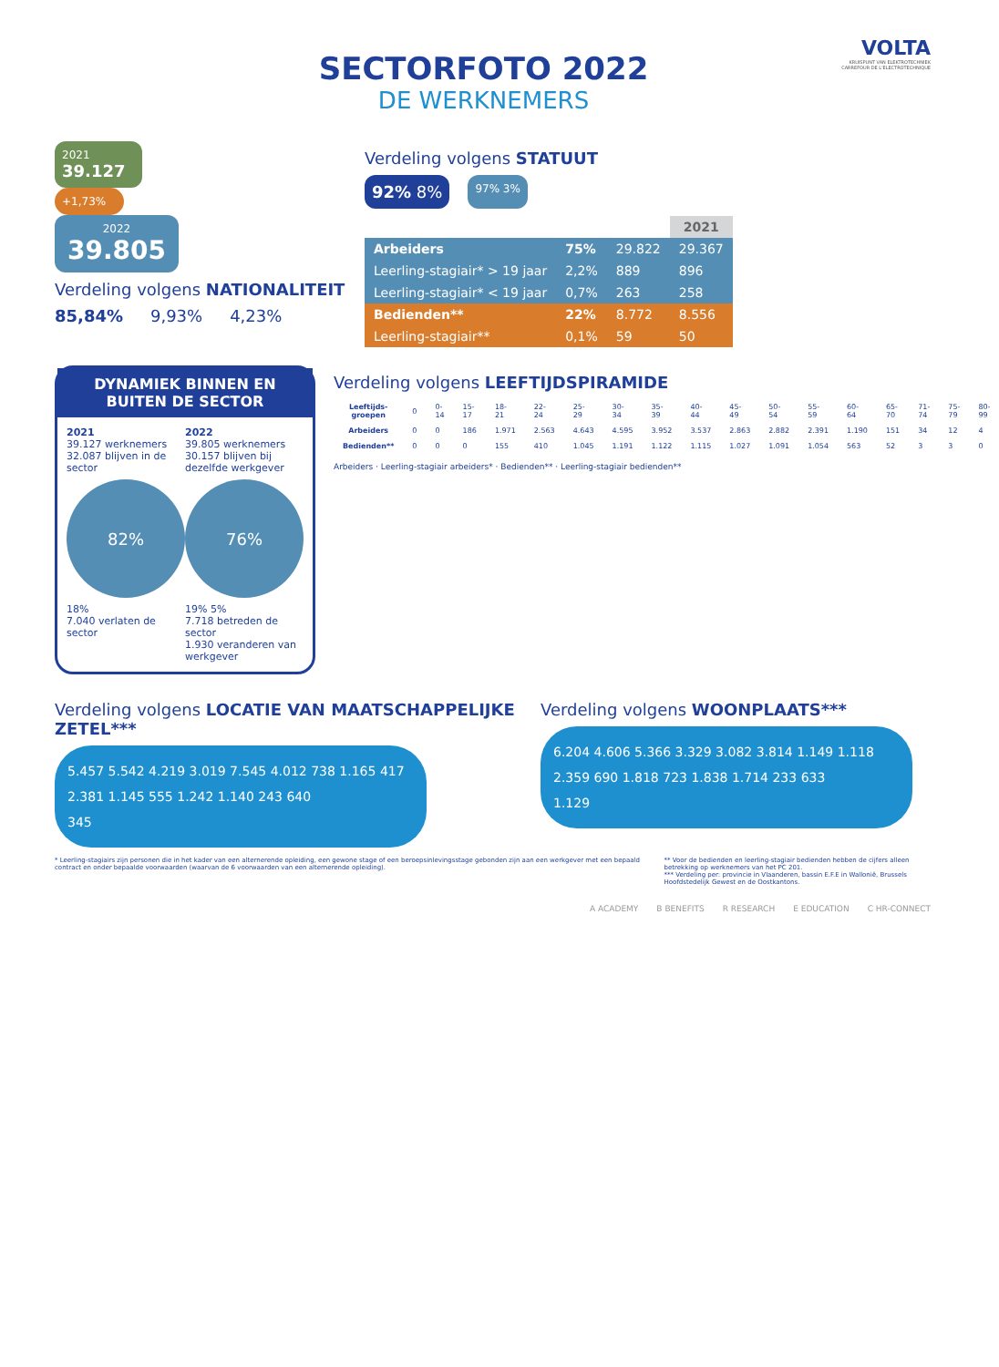VOLTA
KRUISPUNT VAN ELEKTROTECHNIEK
CARREFOUR DE L'ELECTROTECHNIQUE
SECTORFOTO 2022
DE WERKNEMERS
2021
39.127
+1,73%
2022
39.805
Verdeling volgens NATIONALITEIT
85,84% 9,93% 4,23%
Verdeling volgens STATUUT
92% 8%
97% 3%
| | | | 2021 |
| --- | --- | --- | --- |
| Arbeiders | 75% | 29.822 | 29.367 |
| Leerling-stagiair* > 19 jaar | 2,2% | 889 | 896 |
| Leerling-stagiair* < 19 jaar | 0,7% | 263 | 258 |
| Bedienden** | 22% | 8.772 | 8.556 |
| Leerling-stagiair** | 0,1% | 59 | 50 |
DYNAMIEK BINNEN EN BUITEN DE SECTOR
2021
39.127 werknemers
32.087 blijven in de sector
82%
18%
7.040 verlaten de sector
2022
39.805 werknemers
30.157 blijven bij dezelfde werkgever
76%
19% 5%
7.718 betreden de sector
1.930 veranderen van werkgever
Verdeling volgens LEEFTIJDSPIRAMIDE
| Leeftijds-groepen | 0 | 0-14 | 15-17 | 18-21 | 22-24 | 25-29 | 30-34 | 35-39 | 40-44 | 45-49 | 50-54 | 55-59 | 60-64 | 65-70 | 71-74 | 75-79 | 80-99 |
| Arbeiders | 0 | 0 | 186 | 1.971 | 2.563 | 4.643 | 4.595 | 3.952 | 3.537 | 2.863 | 2.882 | 2.391 | 1.190 | 151 | 34 | 12 | 4 |
| Bedienden** | 0 | 0 | 0 | 155 | 410 | 1.045 | 1.191 | 1.122 | 1.115 | 1.027 | 1.091 | 1.054 | 563 | 52 | 3 | 3 | 0 |
Arbeiders · Leerling-stagiair arbeiders* · Bedienden** · Leerling-stagiair bedienden**
Verdeling volgens LOCATIE VAN MAATSCHAPPELIJKE ZETEL***
5.457 5.542 4.219 3.019 7.545 4.012 738 1.165 417 2.381 1.145 555 1.242 1.140 243 640
345
Verdeling volgens WOONPLAATS***
6.204 4.606 5.366 3.329 3.082 3.814 1.149 1.118 2.359 690 1.818 723 1.838 1.714 233 633
1.129
* Leerling-stagiairs zijn personen die in het kader van een alternerende opleiding, een gewone stage of een beroepsinlevingsstage gebonden zijn aan een werkgever met een bepaald contract en onder bepaalde voorwaarden (waarvan de 6 voorwaarden van een alternerende opleiding).
** Voor de bedienden en leerling-stagiair bedienden hebben de cijfers alleen betrekking op werknemers van het PC 201.
*** Verdeling per: provincie in Vlaanderen, bassin E.F.E in Wallonië, Brussels Hoofdstedelijk Gewest en de Oostkantons.
A ACADEMY B BENEFITS R RESEARCH E EDUCATION C HR-CONNECT